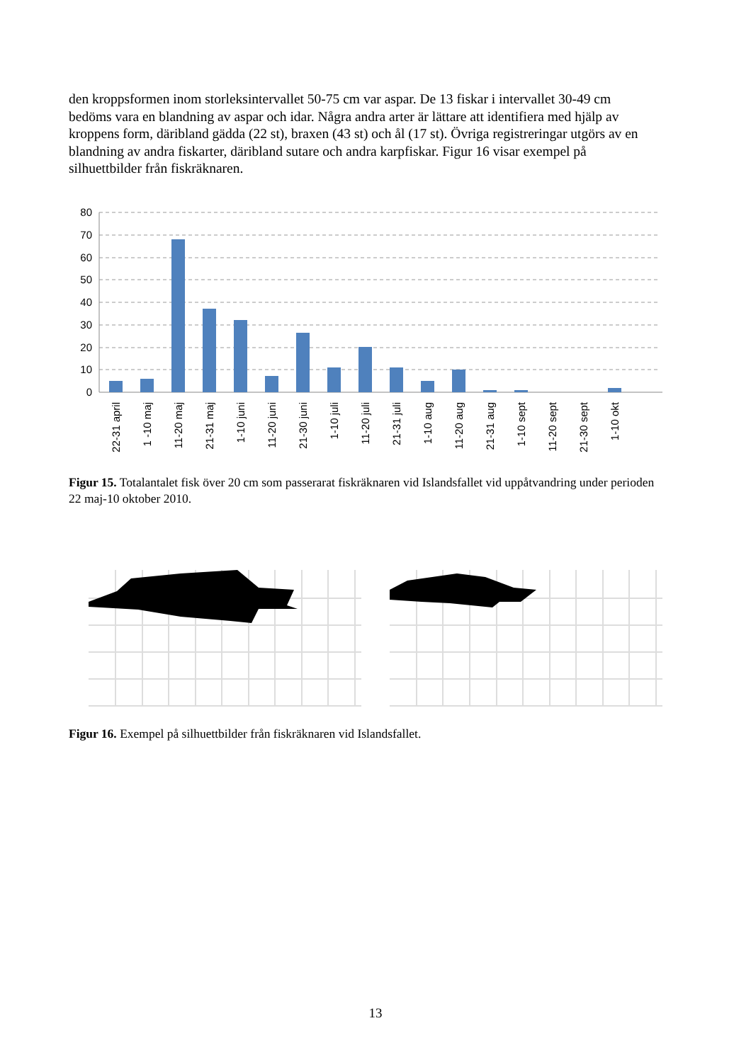den kroppsformen inom storleksintervallet 50-75 cm var aspar. De 13 fiskar i intervallet 30-49 cm bedöms vara en blandning av aspar och idar. Några andra arter är lättare att identifiera med hjälp av kroppens form, däribland gädda (22 st), braxen (43 st) och ål (17 st). Övriga registreringar utgörs av en blandning av andra fiskarter, däribland sutare och andra karpfiskar. Figur 16 visar exempel på silhuettbilder från fiskräknaren.
80
70
60
50
40
30
20
10
0
22-31 april
1 -10 maj
11-20 maj
21-31 maj
1-10 juni
11-20 juni
21-30 juni
1-10 juli
11-20 juli
21-31 juli
1-10 aug
11-20 aug
21-31 aug
1-10 sept
11-20 sept
21-30 sept
1-10 okt
Figur 15. Totalantalet fisk över 20 cm som passerarat fiskräknaren vid Islandsfallet vid uppåtvandring under perioden 22 maj-10 oktober 2010.
Figur 16. Exempel på silhuettbilder från fiskräknaren vid Islandsfallet.
13